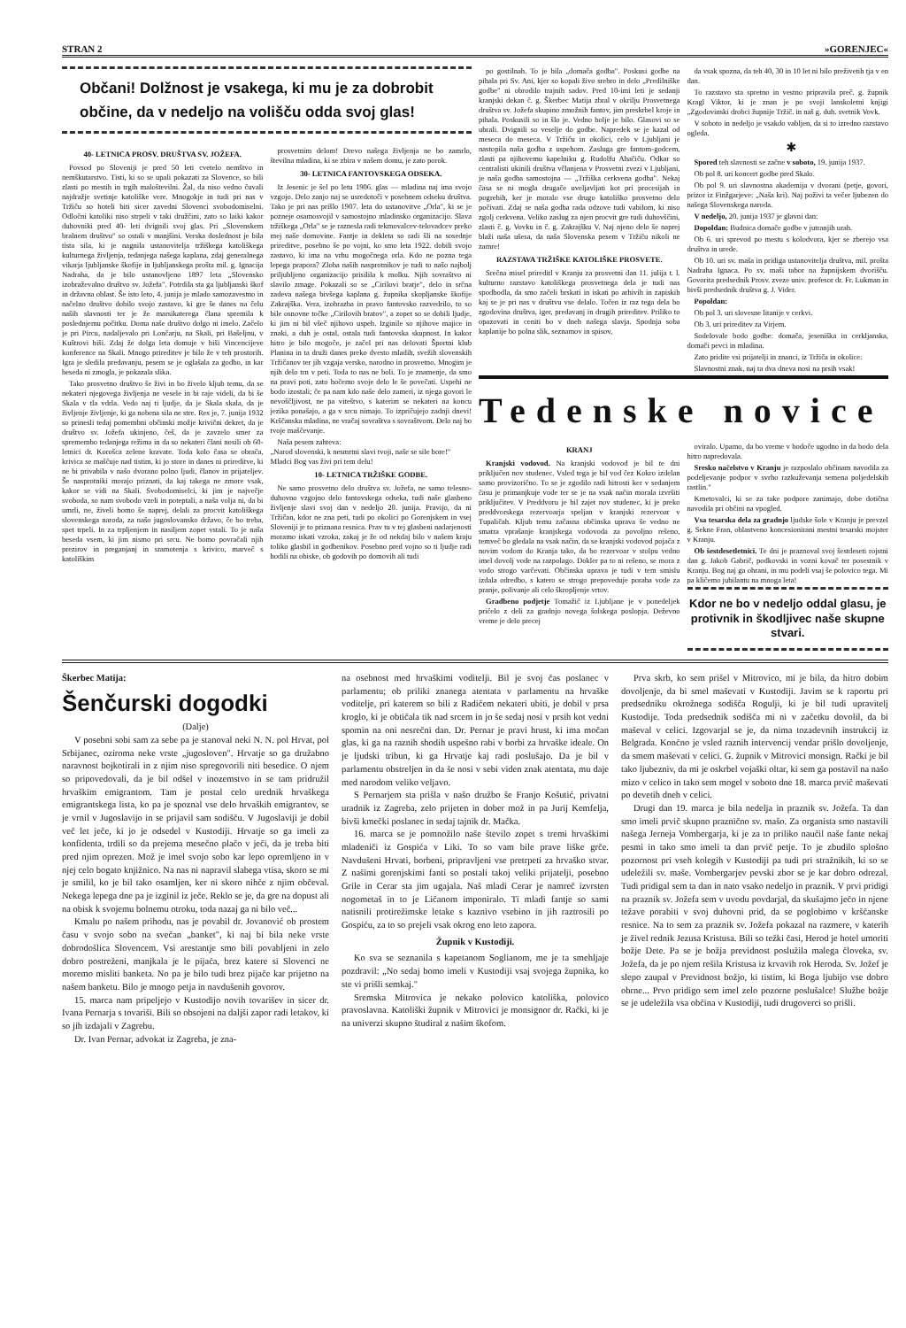STRAN 2 »GORENJEC«
Občani! Dolžnost je vsakega, ki mu je za dobrobit občine, da v nedeljo na volišču odda svoj glas!
40- LETNICA PROSV. DRUŠTVA SV. JOŽEFA.
Povsod po Sloveniji je pred 50 leti cvetelo nemštvo in nemškutarstvo. Tisti, ki so se upali pokazati za Slovence, so bili zlasti po mestih in trgih maloštevilni. Žal, da niso vedno čuvali najdražje svetinje katoliške vere. Mnogokje in tudi pri nas v Tržiču so hoteli biti sicer zavedni Slovenci svobodomiselni. Odločni katoliki niso strpeli v taki družčini, zato so laiki kakor duhovniki pred 40- leti dvignili svoj glas. Pri „Slovenskem bralnem društvu" so ostali v manjšini. Verska doslednost je bila tista sila, ki je nagnila ustanovitelja tržiškega katoliškega kulturnega življenja, tedanjega našega kaplana, zdaj generalnega vikarja ljubljanske škofije in ljubljanskega prošta mil. g. Ignacija Nadraha, da je bilo ustanovljeno 1897 leta „Slovensko izobraževalno društvo sv. Jožefa". Potrdila sta ga ljubljanski škof in državna oblast. Še isto leto, 4. junija je mlado samozavestno in načelno društvo dobilo svojo zastavo, ki gre še danes na čelu naših slavnosti ter je že marsikaterega člana spremila k poslednjemu počitku. Doma naše društvo dolgo ni imelo. Začelo je pri Pircu, nadaljevalo pri Lončarju, na Skali, pri Bašeljnu, v Kuštrovi hiši. Zdaj že dolga leta domuje v hiši Vincencijeve konference na Skali. Mnogo prireditev je bilo že v teh prostorih. Igra je sledila predavanju, pesem se je oglašala za godbo, in kar beseda ni zmogla, je pokazala slika.
Tako prosvetno društvo še živi in bo živelo kljub temu, da se nekateri njegovega življenja ne vesele in bi raje videli, da bi še Skala v tla vdrla. Vedo naj ti ljudje, da je Skala skala, da je življenje življenje, ki ga nobena sila ne stre. Res je, 7. junija 1932 so prinesli tedaj pomembni občinski možje krivični dekret, da je društvo sv. Jožefa ukinjeno, češ, da je zavzelo smer za spremembo tedanjega režima in da so nekateri člani nosili ob 60- letnici dr. Korošca zelene kravate. Toda kolo časa se obrača, krivica se maščuje nad tistim, ki jo store in danes ni prireditve, ki ne bi privabila v našo dvorano polno ljudi, članov in prijateljev. Še nasprotniki morajo priznati, da kaj takega ne zmore vsak, kakor se vidi na Skali. Svobodomiselci, ki jim je največje svoboda, so nam svobodo vzeli in poteptali, a naša volja ni, da bi umrli, ne, živeli bomo še naprej, delali za procvit katoliškega slovenskega naroda, za našo jugoslovansko državo, če bo treba, spet trpeli. In za trpljenjem in nasiljem zopet vstali. To je naša beseda vsem, ki jim nismo pri srcu. Ne bomo povračali njih prezirov in preganjanj in sramotenja s krivico, marveč s katoliškim
prosvetnim delom! Drevo našega življenja ne bo zamrlo, številna mladina, ki se zbira v našem domu, je zato porok.
30- LETNICA FANTOVSKEGA ODSEKA.
Iz Jesenic je šel po letu 1906. glas — mladina naj ima svojo vzgojo. Delo zanjo naj se usredotoči v posebnem odseku društva. Tako je pri nas prišlo 1907. leta do ustanovitve „Orla", ki se je pozneje osamosvojil v samostojno mladinsko organizacijo. Slava tržiškega „Orla" se je raznesla radi tekmovalcev-telovadcev preko mej naše domovine. Fantje in dekleta so radi šli na sosednje prireditve, posebno še po vojni, ko smo leta 1922. dobili svojo zastavo, ki ima na vrhu mogočnega orla. Kdo ne pozna tega lepega prapora? Zloba naših nasprotnikov je tudi to našo najbolj priljubljeno organizacijo prisilila k molku. Njih sovraštvo ni slavilo zmage. Pokazali so se „Cirilovi bratje", delo in srčna zadeva našega bivšega kaplana g. župnika skopljanske škofije Zakrajška. Vera, izobrazba in pravo fantovsko razvedrilo, to so bile osnovne točke „Cirilovih bratov", a zopet so se dobili ljudje, ki jim ni bil všeč njihovo uspeh. Izginile so njihove majice in znaki, a duh je ostal, ostala tudi fantovska skupnost. In kakor hitro je bilo mogoče, je začel pri nas delovati Športni klub Planina in ta druži danes preko dvesto mladih, svežih slovenskih Tržičanov ter jih vzgaja versko, narodno in prosvetno. Mnogim je njih delo trn v peti. Toda to nas ne boli. To je znamenje, da smo na pravi poti, zato hočemo svoje delo le še povečati. Uspehi ne bodo izostali; če pa nam kdo naše delo zameri, iz njega govori le nevoščljivost, ne pa viteštvo, s katerim se nekateri na koncu jezika ponašajo, a ga v srcu nimajo. To izpričujejo zadnji dnevi! Krščanska mladina, ne vračaj sovraštva s sovraštvom. Delo naj bo tvoje maščevanje.
Naša pesem zahteva:
„Narod slovenski, k nesmrtni slavi tvoji, naše se sile bore!"
Mladci Bog vas živi pri tem delu!
10- LETNICA TRŽIŠKE GODBE.
Ne samo prosvetno delo društva sv. Jožefa, ne samo telesno-duhovno vzgojno delo fantovskega odseka, tudi naše glasbeno življenje slavi svoj dan v nedeljo 20. junija. Pravijo, da ni Tržičan, kdor ne zna peti, tudi po okolici po Gorenjskem in vsej Sloveniji je to priznana resnica. Prav tu v tej glasbeni nadarjenosti moramo iskati vzroka, zakaj je že od nekdaj bilo v našem kraju toliko glasbil in godbenikov. Posebno pred vojno so ti ljudje radi hodili na obiske, ob godovih po domovih ali tudi
po gostilnah. To je bila „domača godba". Poskusi godbe na pihala pri Sv. Ani, kjer so kopali živo srebro in delo „Predilniške godbe" ni obrodilo trajnih sadov. Pred 10-imi leti je sedanji kranjski dekan č. g. Škerbec Matija zbral v okrilju Prosvetnega društva sv. Jožefa skupino zmožnih fantov, jim preskrbel kroje in pihala. Poskusili so in šlo je. Vedno bolje je bilo. Glasovi so se ubrali. Dvignili so veselje do godbe. Napredek se je kazal od meseca do meseca. V Tržiču in okolici, celo v Ljubljani je nastopila naša godba z uspehom. Zasluga gre fantom-godcem, zlasti pa njihovemu kapelniku g. Rudolfu Ahačiču. Odkar so centralisti ukinili društva včlanjena v Prosvetni zvezi v Ljubljani, je naša godba samostojna — „Tržiška cerkvena godba". Nekaj časa se ni mogla drugače uveljavljati kot pri procesijah in pogrebih, ker je moralo vse drugo katoliško prosvetno delo počivati. Zdaj se naša godba rada odzove tudi vabilom, ki niso zgolj cerkvena. Veliko zaslug za njen procvit gre tudi duhovščini, zlasti č. g. Vovku in č. g. Zakrajšku V. Naj njeno delo še naprej blaži naša ušesa, da naša Slovenska pesem v Tržiču nikoli ne zamre!
RAZSTAVA TRŽIŠKE KATOLIŠKE PROSVETE.
Srečna misel prireditl v Kranju za prosvetni dan 11. julija t. l. kulturno razstavo katoliškega prosvetnega dela je tudi nas spodbodla, da smo začeli brskati in iskati po arhivih in zapiskih kaj se je pri nas v društvu vse delalo. Točen iz raz tega dela bo zgodovina društva, iger, predavanj in drugih prireditev. Priliko to opazovati in ceniti bo v dneh našega slavja. Spodnja soba kaplanije bo polna slik, seznamov in spisov,
da vsak spozna, da teh 40, 30 in 10 let ni bilo preživetih tja v en dan.
To razstavo sta spretno in vestno pripravila preč. g. župnik Kragl Viktor, ki je znan je po svoji lanskoletni knjigi „Zgodovinski drobci župnije Tržič. in naš g. duh. svetnik Vovk.
V soboto in nedeljo je vsakdo vabljen, da si to izredno razstavo ogleda.
✱
Spored teh slavnosti se začne v soboto, 19. junija 1937.
Ob pol 8. uri koncert godbe pred Skalo.
Ob pol 9. uri slavnostna akademija v dvorani (petje, govori, prizor iz Finžgarjeve: „Naša kri). Naj poživi ta večer ljubezen do našega Slovenskega naroda.
V nedeljo, 20. junija 1937 je glavni dan:
Dopoldan: Budnica domače godbe v jutranjih urah.
Ob 6. uri sprevod po mestu s kolodvora, kjer se zberejo vsa društva in urede.
Ob 10. uri sv. maša in pridiga ustanovitelja društva, mil. prošta Nadraha Ignaca. Po sv. maši tabor na župnijskem dvorišču. Govorita predsednik Prosv. zveze univ. profesor dr. Fr. Lukman in bivši predsednik društva g. J. Vider.
Popoldan:
Ob pol 3. uri slovesne litanije v cerkvi.
Ob 3. uri prireditev za Virjem.
Sodelovale bodo godbe: domača, jeseniška in cerkljanska, domači pevci in mladina.
Zato pridite vsi prijatelji in znanci, iz Tržiča in okolice:
Slavnostni znak, naj ta dva dneva nosi na prsih vsak!
Tedenske novice
KRANJ
Kranjski vodovod. Na kranjski vodovod je bil te dni priključen nov studenec. Vsled tega je bil vod čez Kokro izdelan samo provizorično. To se je zgodilo radi hitrosti ker v sedanjem času je primanjkuje vode ter se je na vsak način morala izvršiti priključitev. V Preddvoru je bil zajet nov studenec, ki je preko preddvorskega rezervoarja speljan v kranjski rezervoar v Tupaličah. Kljub temu začasna občinska uprava še vedno ne smatra vprašanje kranjskega vodovoda za povoljno rešeno, temveč bo gledala na vsak način, da se kranjski vodovod pojača z novim vodom do Kranja tako, da bo rezervoar v stolpu vedno imel dovolj vode na razpolago. Dokler pa to ni rešeno, se mora z vodo strogo varčevati. Občinska uprava je tudi v tem smislu izdala odredbo, s katero se strogo prepoveduje poraba vode za pranje, polivanje ali celo škropljenje vrtov.
Gradbeno podjetje Tomažič iz Ljubljane je v ponedeljek pričelo z deli za gradnjo novega šolskega poslopja. Deževno vreme je delo precej
oviralo. Upamo, da bo vreme v bodoče ugodno in da bodo dela hitro napredovala.
Sresko načelstvo v Kranju je razposlalo občinam navodila za podeljevanje podpor v svrho razkuževanja semena poljedelskih rastlin."
Kmetovalci, ki se za take podpore zanimajo, dobe dotična navodila pri občini na vpogled.
Vsa tesarska dela za gradnjo ljudske šole v Kranju je prevzel g. Sekne Fran, oblastveno koncesionirani mestni tesarski mojster v Kranju.
Ob šestdesetletnici. Te dni je praznoval svoj šestdeseti rojstni dan g. Jakob Gabrič, podkovski in vozni kovač ter posestnik v Kranju. Bog naj ga ohrani, in mu podeli vsaj še polovico tega. Mi pa kličemo jubilantu na mnoga leta!
Kdor ne bo v nedeljo oddal glasu, je protivnik in škodljivec naše skupne stvari.
Škerbec Matija:
Šenčurski dogodki
(Dalje)
V posebni sobi sam za sebe pa je stanoval neki N. N. pol Hrvat, pol Srbijanec, oziroma neke vrste „jugosloven". Hrvatje so ga družabno naravnost bojkotirali in z njim niso spregovorili niti besedice. O njem so pripovedovali, da je bil odšel v inozemstvo in se tam pridružil hrvaškim emigrantom. Tam je postal celo urednik hrvaškega emigrantskega lista, ko pa je spoznal vse delo hrvaških emigrantov, se je vrnil v Jugoslavijo in se prijavil sam sodišču. V Jugoslaviji je dobil več let ječe, ki jo je odsedel v Kustodiji. Hrvatje so ga imeli za konfidenta, trdili so da prejema mesečno plačo v ječi, da je treba biti pred njim oprezen. Mož je imel svojo sobo kar lepo opremljeno in v njej celo bogato knjižnico. Na nas ni napravil slabega vtisa, skoro se mi je smilil, ko je bil tako osamljen, ker ni skoro nihče z njim občeval. Nekega lepega dne pa je izginil iz ječe. Reklo se je, da gre na dopust ali na obisk k svojemu bolnemu otroku, toda nazaj ga ni bilo več...
Kmalu po našem prihodu, nas je povabil dr. Jovanović ob prostem času v svojo sobo na svečan „banket", ki naj bi bila neke vrste dobrodošlica Slovencem. Vsi arestantje smo bili povabljeni in zelo dobro postreženi, manjkala je le pijača, brez katere si Slovenci ne moremo misliti banketa. No pa je bilo tudi brez pijače kar prijetno na našem banketu. Bilo je mnogo petja in navdušenih govorov.
15. marca nam pripeljejo v Kustodijo novih tovarišev in sicer dr. Ivana Pernarja s tovariši. Bili so obsojeni na daljši zapor radi letakov, ki so jih izdajali v Zagrebu.
Dr. Ivan Pernar, advokat iz Zagreba, je zna-
na osebnost med hrvaškimi voditelji. Bil je svoj čas poslanec v parlamentu; ob priliki znanega atentata v parlamentu na hrvaške voditelje, pri katerem so bili z Radičem nekateri ubiti, je dobil v prsa kroglo, ki je obtičala tik nad srcem in jo še sedaj nosi v prsih kot vedni spomin na oni nesrečni dan. Dr. Pernar je pravi hrust, ki ima močan glas, ki ga na raznih shodih uspešno rabi v borbi za hrvaške ideale. On je ljudski tribun, ki ga Hrvatje kaj radi poslušajo. Da je bil v parlamentu obstreljen in da še nosi v sebi viden znak atentata, mu daje med narodom veliko veljavo.
S Pernarjem sta prišla v našo družbo še Franjo Košutić, privatni uradnik iz Zagreba, zelo prijeten in dober mož in pa Jurij Kemfelja, bivši kmečki poslanec in sedaj tajnik dr. Mačka.
16. marca se je pomnožilo naše število zopet s tremi hrvaškimi mladeniči iz Gospića v Liki. To so vam bile prave liške grče. Navdušeni Hrvati, borbeni, pripravljeni vse pretrpeti za hrvaško stvar. Z našimi gorenjskimi fanti so postali takoj veliki prijatelji, posebno Grile in Cerar sta jim ugajala. Naš mladi Cerar je namreč izvrsten nogometaš in to je Ličanom imponiralo. Ti mladi fantje so sami natisnili protirežimske letake s kaznivo vsebino in jih raztrosili po Gospiću, za to so prejeli vsak okrog eno leto zapora.
Župnik v Kustodiji.
Ko sva se seznanila s kapetanom Soglianom, me je ta smehljaje pozdravil: „No sedaj bomo imeli v Kustodiji vsaj svojega župnika, ko ste vi prišli semkaj."
Sremska Mitrovica je nekako polovico katoliška, polovico pravoslavna. Katoliški župnik v Mitrovici je monsignor dr. Rački, ki je na univerzi skupno študiral z našim škofom.
Prva skrb, ko sem prišel v Mitrovico, mi je bila, da hitro dobim dovoljenje, da bi smel maševati v Kustodiji. Javim se k raportu pri predsedniku okrožnega sodišča Rogulji, ki je bil tudi upravitelj Kustodije. Toda predsednik sodišča mi ni v začetku dovolil, da bi maševal v celici. Izgovarjal se je, da nima tozadevnih instrukcij iz Belgrada. Končno je vsled raznih intervencij vendar prišlo dovoljenje, da smem maševati v celici. G. župnik v Mitrovici monsign. Rački je bil tako ljubezniv, da mi je oskrbel vojaški oltar, ki sem ga postavil na našo mizo v celico in tako sem mogel v soboto dne 18. marca prvič maševati po devetih dneh v celici.
Drugi dan 19. marca je bila nedelja in praznik sv. Jožefa. Ta dan smo imeli prvič skupno praznično sv. mašo. Za organista smo nastavili našega Jerneja Vombergarja, ki je za to priliko naučil naše fante nekaj pesmi in tako smo imeli ta dan prvič petje. To je zbudilo splošno pozornost pri vseh kolegih v Kustodiji pa tudi pri stražnikih, ki so se udeležili sv. maše. Vombergarjev pevski zbor se je kar dobro odrezal. Tudi pridigal sem ta dan in nato vsako nedeljo in praznik. V prvi pridigi na praznik sv. Jožefa sem v uvodu povdarjal, da skušajmo ječo in njene težave porabiti v svoj duhovni prid, da se poglobimo v krščanske resnice. Na to sem za praznik sv. Jožefa pokazal na razmere, v katerih je živel rednik Jezusa Kristusa. Bili so težki časi, Herod je hotel umoriti božje Dete. Pa se je božja previdnost poslužila malega človeka, sv. Jožefa, da je po njem rešila Kristusa iz krvavih rok Heroda. Sv. Jožef je slepo zaupal v Previdnost božjo, ki tistim, ki Boga ljubijo vse dobro obrne... Prvo pridigo sem imel zelo pozorne poslušalce! Službe božje se je udeležila vsa občina v Kustodiji, tudi drugoverci so prišli.